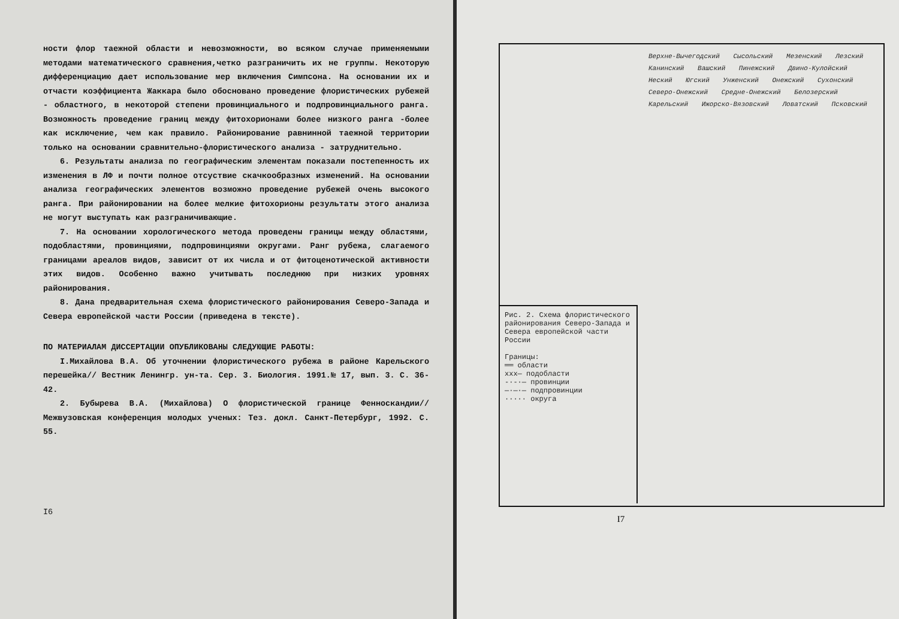ности флор таежной области и невозможности, во всяком случае применяемыми методами математического сравнения,четко разграничить их не группы. Некоторую дифференциацию дает использование мер включения Симпсона. На основании их и отчасти коэффициента Жаккара было обосновано проведение флористических рубежей - областного, в некоторой степени провинциального и подпровинциального ранга. Возможность проведение границ между фитохорионами более низкого ранга -более как исключение, чем как правило. Районирование равнинной таежной территории только на основании сравнительно-флористического анализа - затруднительно.
6. Результаты анализа по географическим элементам показали постепенность их изменения в ЛФ и почти полное отсуствие скачкообразных изменений. На основании анализа географических элементов возможно проведение рубежей очень высокого ранга. При районировании на более мелкие фитохорионы результаты этого анализа не могут выступать как разграничивающие.
7. На основании хорологического метода проведены границы между областями, подобластями, провинциями, подпровинциями округами. Ранг рубежа, слагаемого границами ареалов видов, зависит от их числа и от фитоценотической активности этих видов. Особенно важно учитывать последнюю при низких уровнях районирования.
8. Дана предварительная схема флористического районирования Северо-Запада и Севера европейской части России (приведена в тексте).
ПО МАТЕРИАЛАМ ДИССЕРТАЦИИ ОПУБЛИКОВАНЫ СЛЕДУЮЩИЕ РАБОТЫ:
I.Михайлова В.А. Об уточнении флористического рубежа в районе Карельского перешейка// Вестник Ленингр. ун-та. Сер. 3. Биология. 1991.№ 17, вып. 3. С. 36-42.
2. Бубырева В.А. (Михайлова) О флористической границе Фенноскандии// Межвузовская конференция молодых ученых: Тез. докл. Санкт-Петербург, 1992. С. 55.
I6
Рис. 2. Схема флористического районирования Северо-Запада и Севера европейской части России
Границы:
══ области
xxx— подобласти
-·-·— провинции
—·—·— подпровинции
····· округа
Верхне-Вычегодский Сысольский Мезенский Лезский Канинский Вашский Пинежский Двино-Кулойский Неский Югский Унженский Онежский Сухонский Северо-Онежский Средне-Онежский Белозерский Карельский Ижорско-Вязовский Ловатский Псковский
I7